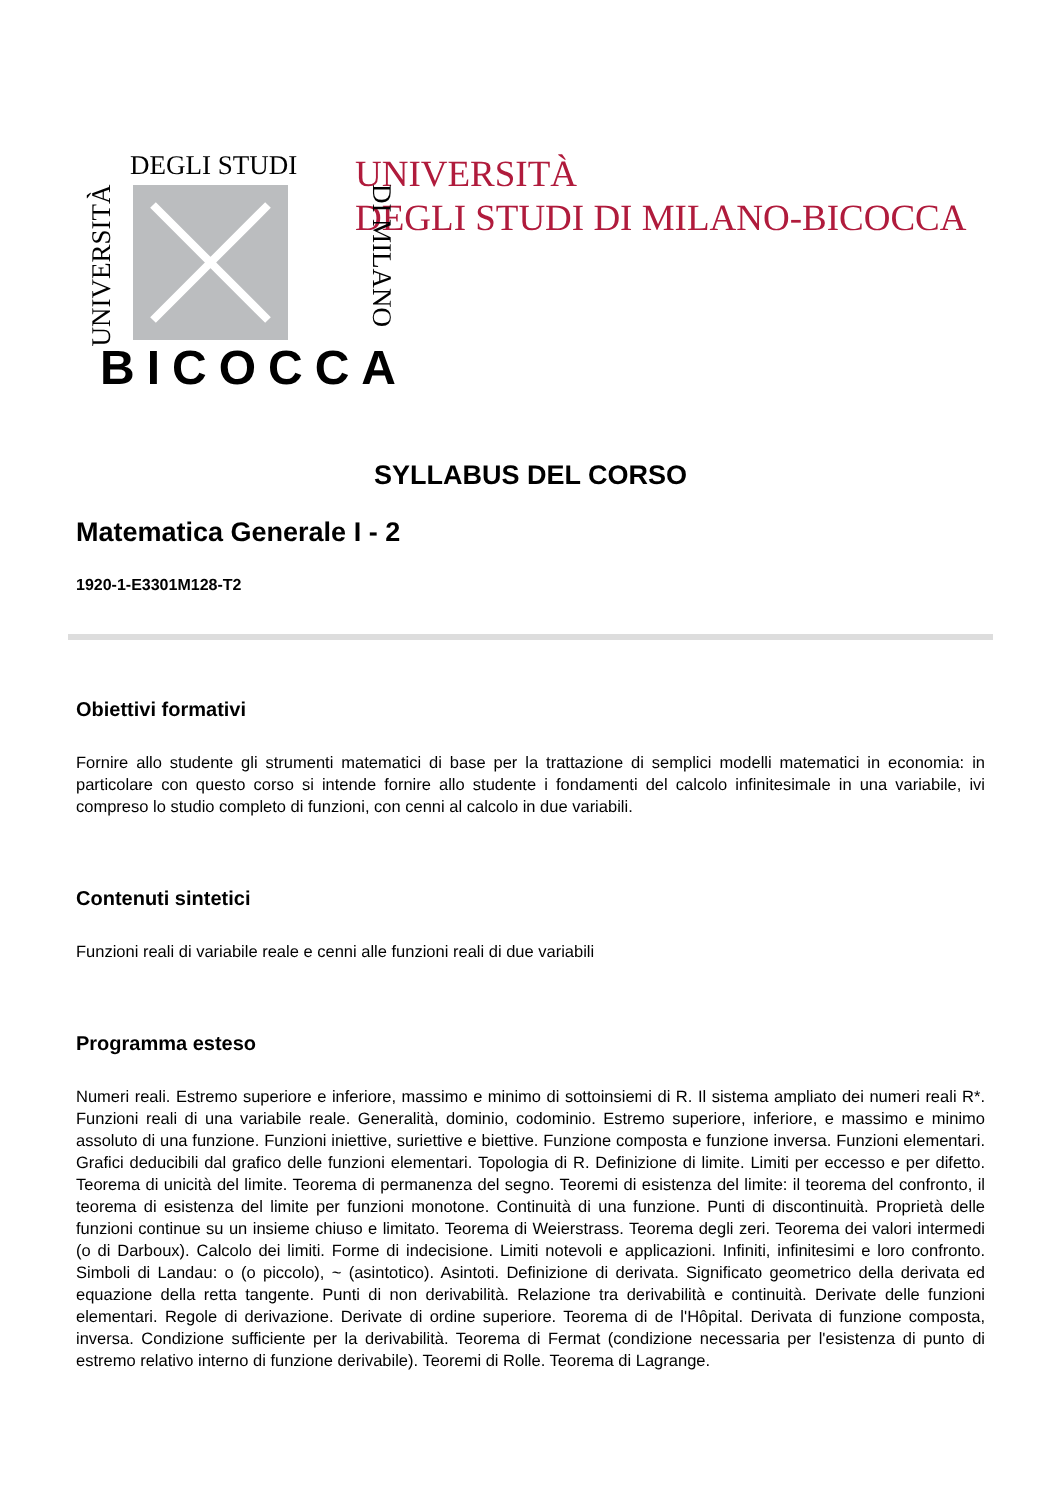DEGLI STUDI
UNIVERSITÀ DI MILANO
BICOCCA
UNIVERSITÀ
DEGLI STUDI DI MILANO-BICOCCA
SYLLABUS DEL CORSO
Matematica Generale I - 2
1920-1-E3301M128-T2
Obiettivi formativi
Fornire allo studente gli strumenti matematici di base per la trattazione di semplici modelli matematici in economia: in particolare con questo corso si intende fornire allo studente i fondamenti del calcolo infinitesimale in una variabile, ivi compreso lo studio completo di funzioni, con cenni al calcolo in due variabili.
Contenuti sintetici
Funzioni reali di variabile reale e cenni alle funzioni reali di due variabili
Programma esteso
Numeri reali. Estremo superiore e inferiore, massimo e minimo di sottoinsiemi di R. Il sistema ampliato dei numeri reali R*. Funzioni reali di una variabile reale. Generalità, dominio, codominio. Estremo superiore, inferiore, e massimo e minimo assoluto di una funzione. Funzioni iniettive, suriettive e biettive. Funzione composta e funzione inversa. Funzioni elementari. Grafici deducibili dal grafico delle funzioni elementari. Topologia di R. Definizione di limite. Limiti per eccesso e per difetto. Teorema di unicità del limite. Teorema di permanenza del segno. Teoremi di esistenza del limite: il teorema del confronto, il teorema di esistenza del limite per funzioni monotone. Continuità di una funzione. Punti di discontinuità. Proprietà delle funzioni continue su un insieme chiuso e limitato. Teorema di Weierstrass. Teorema degli zeri. Teorema dei valori intermedi (o di Darboux). Calcolo dei limiti. Forme di indecisione. Limiti notevoli e applicazioni. Infiniti, infinitesimi e loro confronto. Simboli di Landau: o (o piccolo), ~ (asintotico). Asintoti. Definizione di derivata. Significato geometrico della derivata ed equazione della retta tangente. Punti di non derivabilità. Relazione tra derivabilità e continuità. Derivate delle funzioni elementari. Regole di derivazione. Derivate di ordine superiore. Teorema di de l'Hôpital. Derivata di funzione composta, inversa. Condizione sufficiente per la derivabilità. Teorema di Fermat (condizione necessaria per l'esistenza di punto di estremo relativo interno di funzione derivabile). Teoremi di Rolle. Teorema di Lagrange.